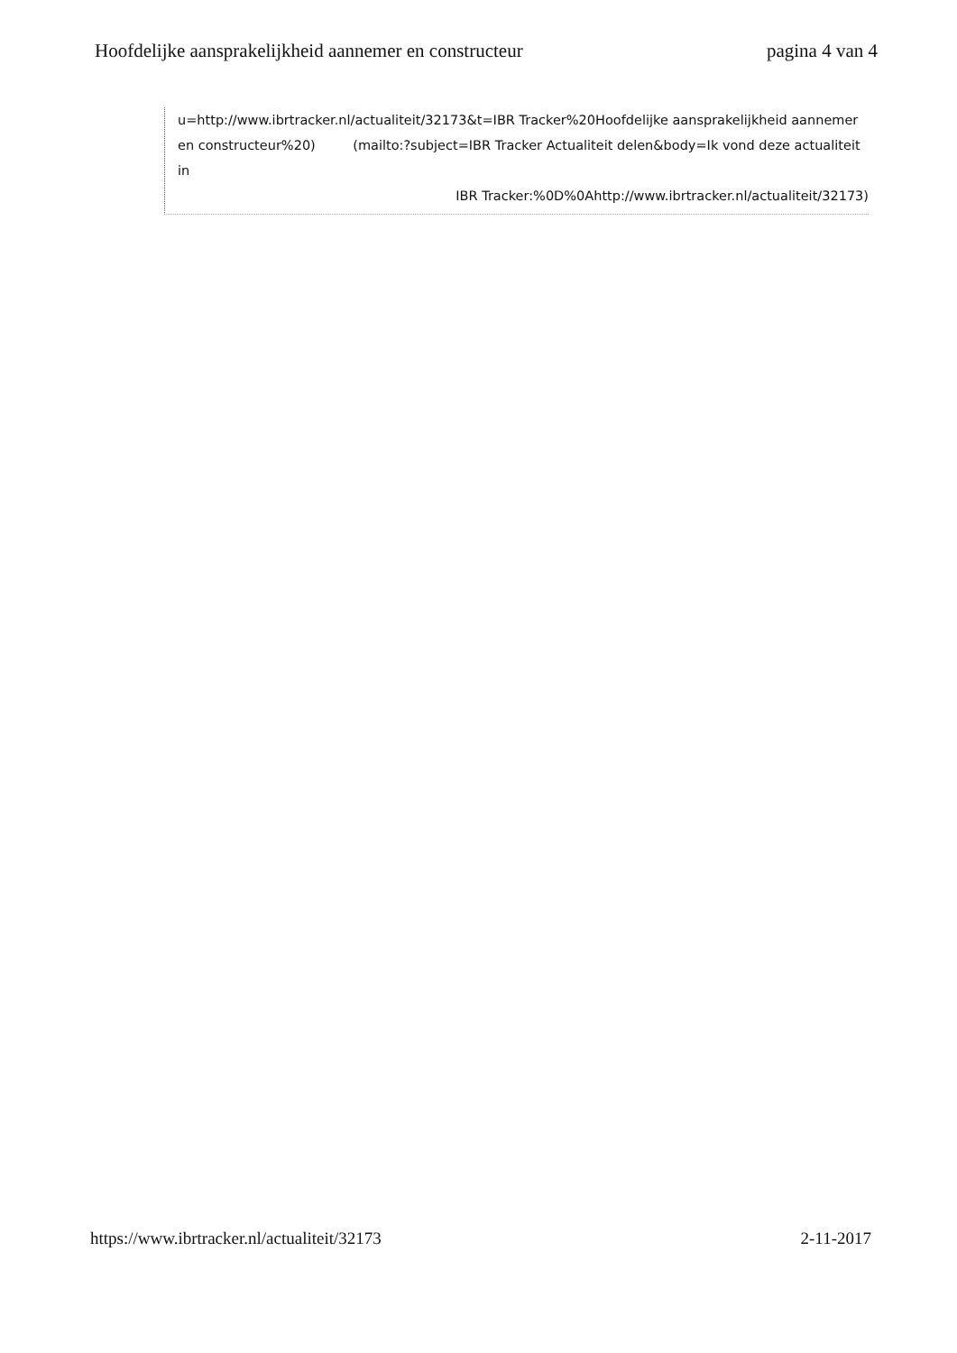Hoofdelijke aansprakelijkheid aannemer en constructeur
pagina 4 van 4
u=http://www.ibrtracker.nl/actualiteit/32173&t=IBR Tracker%20Hoofdelijke aansprakelijkheid aannemer en constructeur%20) (mailto:?subject=IBR Tracker Actualiteit delen&body=Ik vond deze actualiteit in
IBR Tracker:%0D%0Ahttp://www.ibrtracker.nl/actualiteit/32173)
https://www.ibrtracker.nl/actualiteit/32173
2-11-2017